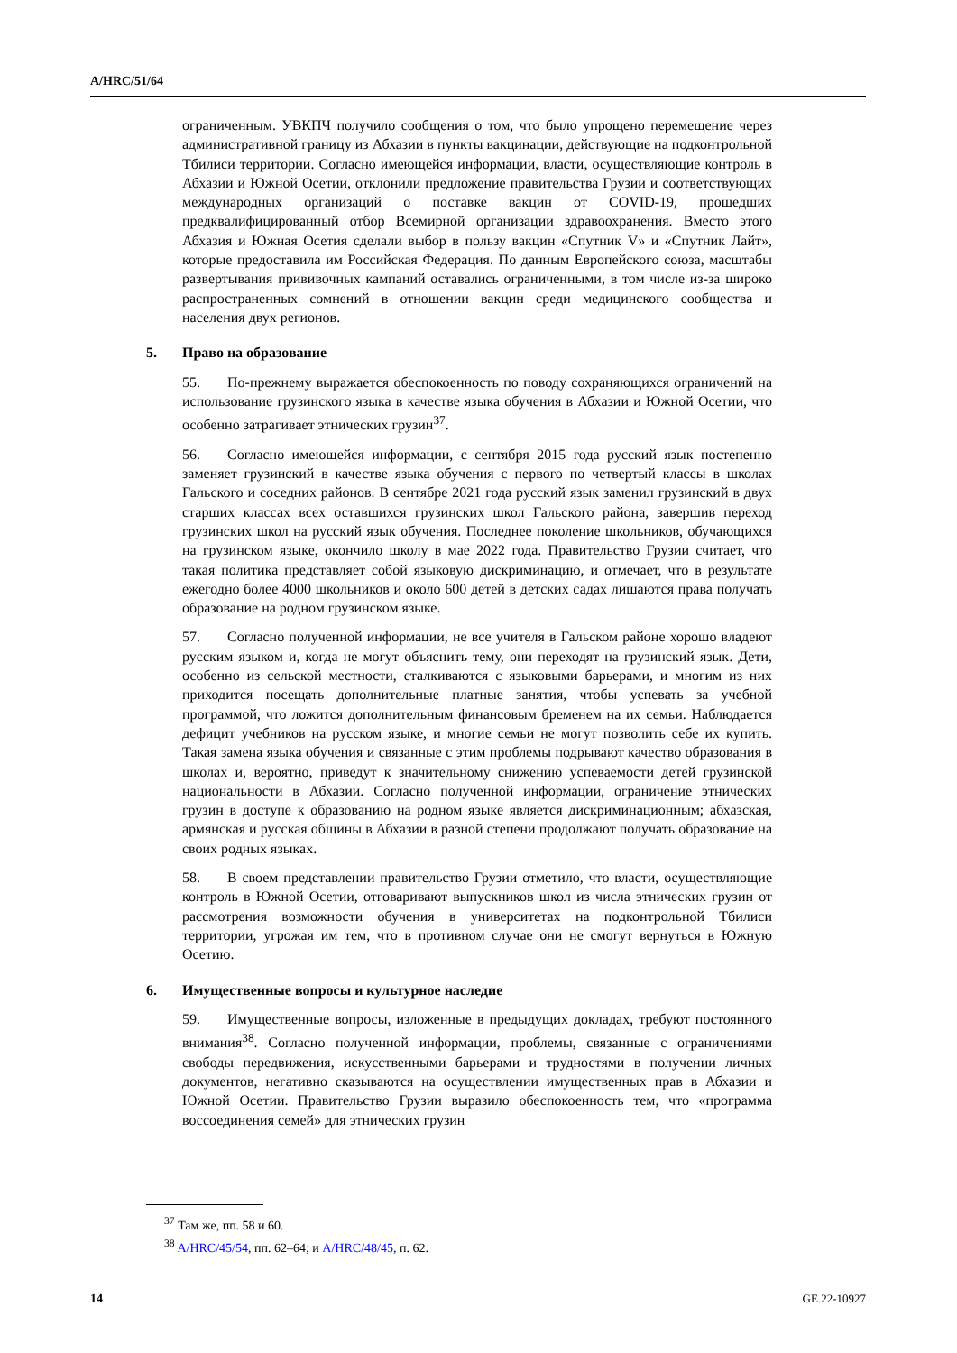A/HRC/51/64
ограниченным. УВКПЧ получило сообщения о том, что было упрощено перемещение через административной границу из Абхазии в пункты вакцинации, действующие на подконтрольной Тбилиси территории. Согласно имеющейся информации, власти, осуществляющие контроль в Абхазии и Южной Осетии, отклонили предложение правительства Грузии и соответствующих международных организаций о поставке вакцин от COVID-19, прошедших предквалифицированный отбор Всемирной организации здравоохранения. Вместо этого Абхазия и Южная Осетия сделали выбор в пользу вакцин «Спутник V» и «Спутник Лайт», которые предоставила им Российская Федерация. По данным Европейского союза, масштабы развертывания прививочных кампаний оставались ограниченными, в том числе из-за широко распространенных сомнений в отношении вакцин среди медицинского сообщества и населения двух регионов.
5. Право на образование
55. По-прежнему выражается обеспокоенность по поводу сохраняющихся ограничений на использование грузинского языка в качестве языка обучения в Абхазии и Южной Осетии, что особенно затрагивает этнических грузин<sup>37</sup>.
56. Согласно имеющейся информации, с сентября 2015 года русский язык постепенно заменяет грузинский в качестве языка обучения с первого по четвертый классы в школах Гальского и соседних районов. В сентябре 2021 года русский язык заменил грузинский в двух старших классах всех оставшихся грузинских школ Гальского района, завершив переход грузинских школ на русский язык обучения. Последнее поколение школьников, обучающихся на грузинском языке, окончило школу в мае 2022 года. Правительство Грузии считает, что такая политика представляет собой языковую дискриминацию, и отмечает, что в результате ежегодно более 4000 школьников и около 600 детей в детских садах лишаются права получать образование на родном грузинском языке.
57. Согласно полученной информации, не все учителя в Гальском районе хорошо владеют русским языком и, когда не могут объяснить тему, они переходят на грузинский язык. Дети, особенно из сельской местности, сталкиваются с языковыми барьерами, и многим из них приходится посещать дополнительные платные занятия, чтобы успевать за учебной программой, что ложится дополнительным финансовым бременем на их семьи. Наблюдается дефицит учебников на русском языке, и многие семьи не могут позволить себе их купить. Такая замена языка обучения и связанные с этим проблемы подрывают качество образования в школах и, вероятно, приведут к значительному снижению успеваемости детей грузинской национальности в Абхазии. Согласно полученной информации, ограничение этнических грузин в доступе к образованию на родном языке является дискриминационным; абхазская, армянская и русская общины в Абхазии в разной степени продолжают получать образование на своих родных языках.
58. В своем представлении правительство Грузии отметило, что власти, осуществляющие контроль в Южной Осетии, отговаривают выпускников школ из числа этнических грузин от рассмотрения возможности обучения в университетах на подконтрольной Тбилиси территории, угрожая им тем, что в противном случае они не смогут вернуться в Южную Осетию.
6. Имущественные вопросы и культурное наследие
59. Имущественные вопросы, изложенные в предыдущих докладах, требуют постоянного внимания<sup>38</sup>. Согласно полученной информации, проблемы, связанные с ограничениями свободы передвижения, искусственными барьерами и трудностями в получении личных документов, негативно сказываются на осуществлении имущественных прав в Абхазии и Южной Осетии. Правительство Грузии выразило обеспокоенность тем, что «программа воссоединения семей» для этнических грузин
<sup>37</sup> Там же, пп. 58 и 60.
<sup>38</sup> A/HRC/45/54, пп. 62–64; и A/HRC/48/45, п. 62.
14 GE.22-10927